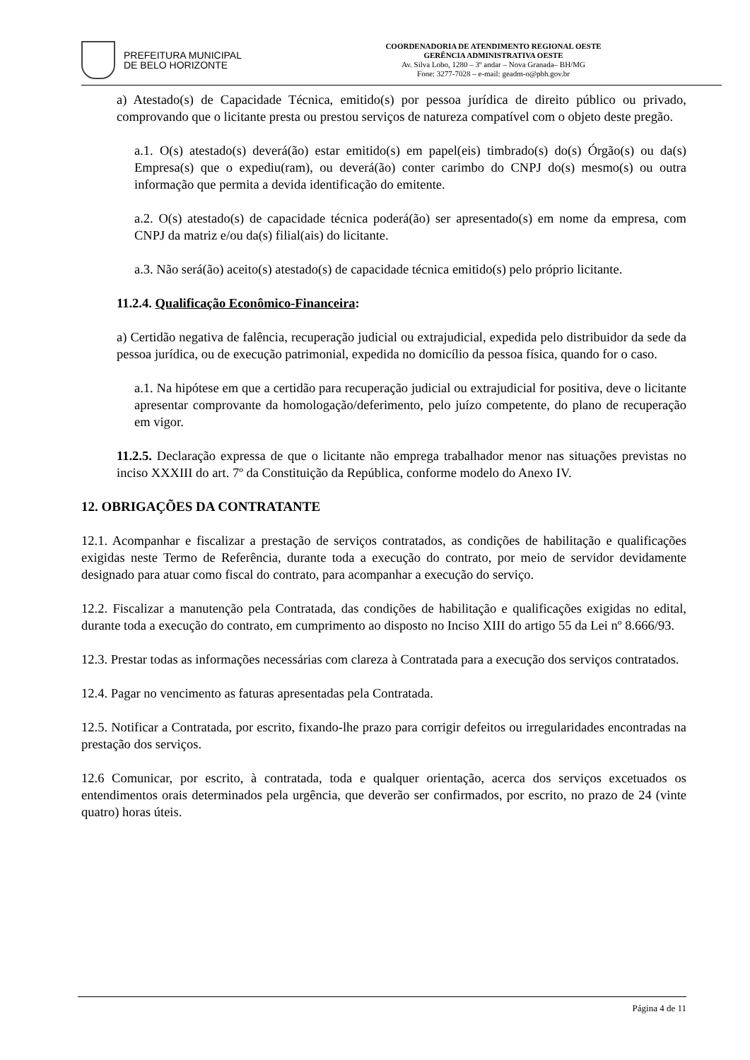PREFEITURA MUNICIPAL
DE BELO HORIZONTE
COORDENADORIA DE ATENDIMENTO REGIONAL OESTE
GERÊNCIA ADMINISTRATIVA OESTE
Av. Silva Lobo, 1280 – 3º andar – Nova Granada– BH/MG
Fone: 3277-7028 – e-mail: geadm-o@pbh.gov.br
a) Atestado(s) de Capacidade Técnica, emitido(s) por pessoa jurídica de direito público ou privado, comprovando que o licitante presta ou prestou serviços de natureza compatível com o objeto deste pregão.
a.1. O(s) atestado(s) deverá(ão) estar emitido(s) em papel(eis) timbrado(s) do(s) Órgão(s) ou da(s) Empresa(s) que o expediu(ram), ou deverá(ão) conter carimbo do CNPJ do(s) mesmo(s) ou outra informação que permita a devida identificação do emitente.
a.2. O(s) atestado(s) de capacidade técnica poderá(ão) ser apresentado(s) em nome da empresa, com CNPJ da matriz e/ou da(s) filial(ais) do licitante.
a.3. Não será(ão) aceito(s) atestado(s) de capacidade técnica emitido(s) pelo próprio licitante.
11.2.4. Qualificação Econômico-Financeira:
a) Certidão negativa de falência, recuperação judicial ou extrajudicial, expedida pelo distribuidor da sede da pessoa jurídica, ou de execução patrimonial, expedida no domicílio da pessoa física, quando for o caso.
a.1. Na hipótese em que a certidão para recuperação judicial ou extrajudicial for positiva, deve o licitante apresentar comprovante da homologação/deferimento, pelo juízo competente, do plano de recuperação em vigor.
11.2.5. Declaração expressa de que o licitante não emprega trabalhador menor nas situações previstas no inciso XXXIII do art. 7º da Constituição da República, conforme modelo do Anexo IV.
12. OBRIGAÇÕES DA CONTRATANTE
12.1. Acompanhar e fiscalizar a prestação de serviços contratados, as condições de habilitação e qualificações exigidas neste Termo de Referência, durante toda a execução do contrato, por meio de servidor devidamente designado para atuar como fiscal do contrato, para acompanhar a execução do serviço.
12.2. Fiscalizar a manutenção pela Contratada, das condições de habilitação e qualificações exigidas no edital, durante toda a execução do contrato, em cumprimento ao disposto no Inciso XIII do artigo 55 da Lei nº 8.666/93.
12.3. Prestar todas as informações necessárias com clareza à Contratada para a execução dos serviços contratados.
12.4. Pagar no vencimento as faturas apresentadas pela Contratada.
12.5. Notificar a Contratada, por escrito, fixando-lhe prazo para corrigir defeitos ou irregularidades encontradas na prestação dos serviços.
12.6 Comunicar, por escrito, à contratada, toda e qualquer orientação, acerca dos serviços excetuados os entendimentos orais determinados pela urgência, que deverão ser confirmados, por escrito, no prazo de 24 (vinte quatro) horas úteis.
Página 4 de 11